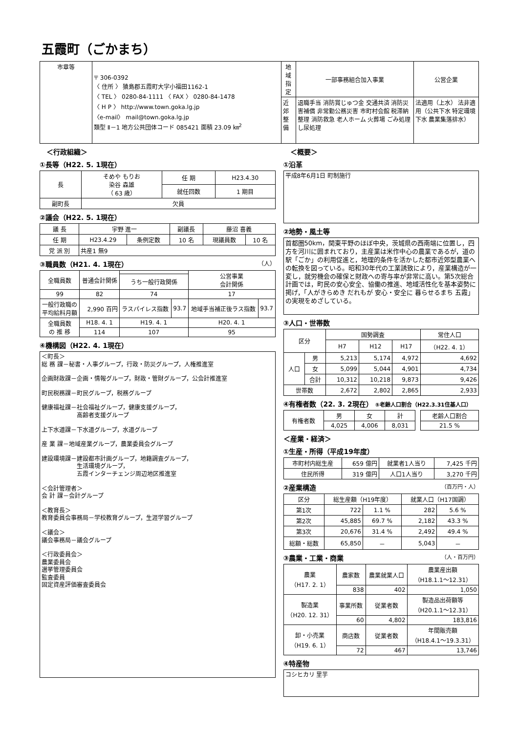五霞町（ごかまち）
| 市章等 | 〒 306-0392 〈 住所 〉 猿島郡五霞町大字小福田1162-1 〈 TEL 〉 0280-84-1111 〈 FAX 〉 0280-84-1478 〈 H P 〉 http://www.town.goka.lg.jp 〈e-mail〉 mail@town.goka.lg.jp 類型 Ⅱ－1 地方公共団体コード 085421 面積 23.09 ㎞<sup>2</sup> | 地域指定 | 一部事務組合加入事業 | 公営企業 |
| | | 近郊整備 | 退職手当 消防賞じゅつ金 交通共済 消防災害補償 非常勤公務災害 市町村会館 税滞納整理 消防救急 老人ホーム 火葬場 ごみ処理 し尿処理 | 法適用（上水） 法非適用（公共下水 特定環境下水 農業集落排水） |
＜行政組織＞
①長等（H22. 5. 1現在）
| 長 | そめや もりお 染谷 森雄 （ 63 歳） | 任 期 | H23.4.30 |
| | | 就任回数 | 1 期目 |
| 副町長 | 欠員 | | |
②議会（H22. 5. 1現在）
| 議 長 | 宇野 進一 | | 副議長 | 藤沼 喜義 | |
| 任 期 | H23.4.29 | 条例定数 | 10 名 | 現議員数 | 10 名 |
| 党 派 別 | 共産1 無9 | | | | |
③職員数（H21. 4. 1現在） （人）
| 全職員数 | 普通会計関係 | | | 公営事業 会計関係 | |
| | | うち一般行政関係 | | | |
| 99 | 82 | 74 | | 17 | |
| 一般行政職の 平均給料月額 | 2,990 百円 | ラスパイレス指数 | 93.7 | 地域手当補正後ラス指数 | 93.7 |
| 全職員数 の 推 移 | H18. 4. 1 | H19. 4. 1 | | H20. 4. 1 | |
| | 114 | 107 | | 95 | |
④機構図（H22. 4. 1現在）
＜町長＞
総 務 課－秘書・人事グループ，行政・防災グループ，人権推進室
企画財政課－企画・情報グループ，財政・管財グループ，公会計推進室
町民税務課－町民グループ，税務グループ
健康福祉課－社会福祉グループ，健康支援グループ，
　　　　　　高齢者支援グループ
上下水道課－下水道グループ，水道グループ
産 業 課－地域産業グループ，農業委員会グループ
建設環境課－建設都市計画グループ，地籍調査グループ，
　　　　　　生活環境グループ，
　　　　　　五霞インターチェンジ周辺地区推進室
＜会計管理者＞
会 計 課－会計グループ
＜教育長＞
教育委員会事務局－学校教育グループ，生涯学習グループ
＜議会＞
議会事務局－議会グループ
＜行政委員会＞
農業委員会
選挙管理委員会
監査委員
固定資産評価審査委員会
＜概要＞
①沿革
平成8年6月1日 町制施行
②地勢・風土等
首都圏50km，関東平野のほぼ中央，茨城県の西南端に位置し，四方を河川に囲まれており，主産業は米作中心の農業であるが，道の駅「ごか」の利用促進と，地理的条件を活かした都市近郊型農業への転換を図っている。昭和30年代の工業誘致により，産業構造が一変し，就労機会の確保と財政への寄与率が非常に高い。第5次総合計画では，町民の安心安全、協働の推進、地域活性化を基本姿勢に掲げ，「人がきらめき だれもが 安心・安全に 暮らせるまち 五霞」の実現をめざしている。
③人口・世帯数
| 区分 | | 国勢調査 | | | 常住人口 |
| | | H7 | H12 | H17 | （H22. 4. 1） |
| 人口 | 男 | 5,213 | 5,174 | 4,972 | 4,692 |
| | 女 | 5,099 | 5,044 | 4,901 | 4,734 |
| | 合計 | 10,312 | 10,218 | 9,873 | 9,426 |
| 世帯数 | | 2,672 | 2,802 | 2,865 | 2,933 |
④有権者数（22. 3. 2現在） ⑤老齢人口割合（H22.3.31住基人口）
| 有権者数 | 男 | 女 | 計 | | 老齢人口割合 |
| | 4,025 | 4,006 | 8,031 | | 21.5 % |
＜産業・経済＞
①生産・所得（平成19年度）
| 市町村内総生産 | 659 億円 | 就業者1人当り | 7,425 千円 |
| 住民所得 | 319 億円 | 人口1人当り | 3,270 千円 |
②産業構造 （百万円・人）
| 区分 | 総生産額（H19年度） | | 就業人口（H17国調） | |
| 第1次 | 722 | 1.1 % | 282 | 5.6 % |
| 第2次 | 45,885 | 69.7 % | 2,182 | 43.3 % |
| 第3次 | 20,676 | 31.4 % | 2,492 | 49.4 % |
| 総額・総数 | 65,850 | － | 5,043 | － |
③農業・工業・商業 （人・百万円）
| 農業 （H17. 2. 1） | 農家数 | 農業就業人口 | 農業産出額 （H18.1.1～12.31） |
| | 838 | 402 | 1,050 |
| 製造業 （H20. 12. 31） | 事業所数 | 従業者数 | 製造品出荷額等 （H20.1.1～12.31） |
| | 60 | 4,802 | 183,816 |
| 卸・小売業 （H19. 6. 1） | 商店数 | 従業者数 | 年間販売額 （H18.4.1～19.3.31） |
| | 72 | 467 | 13,746 |
④特産物
コシヒカリ 里芋